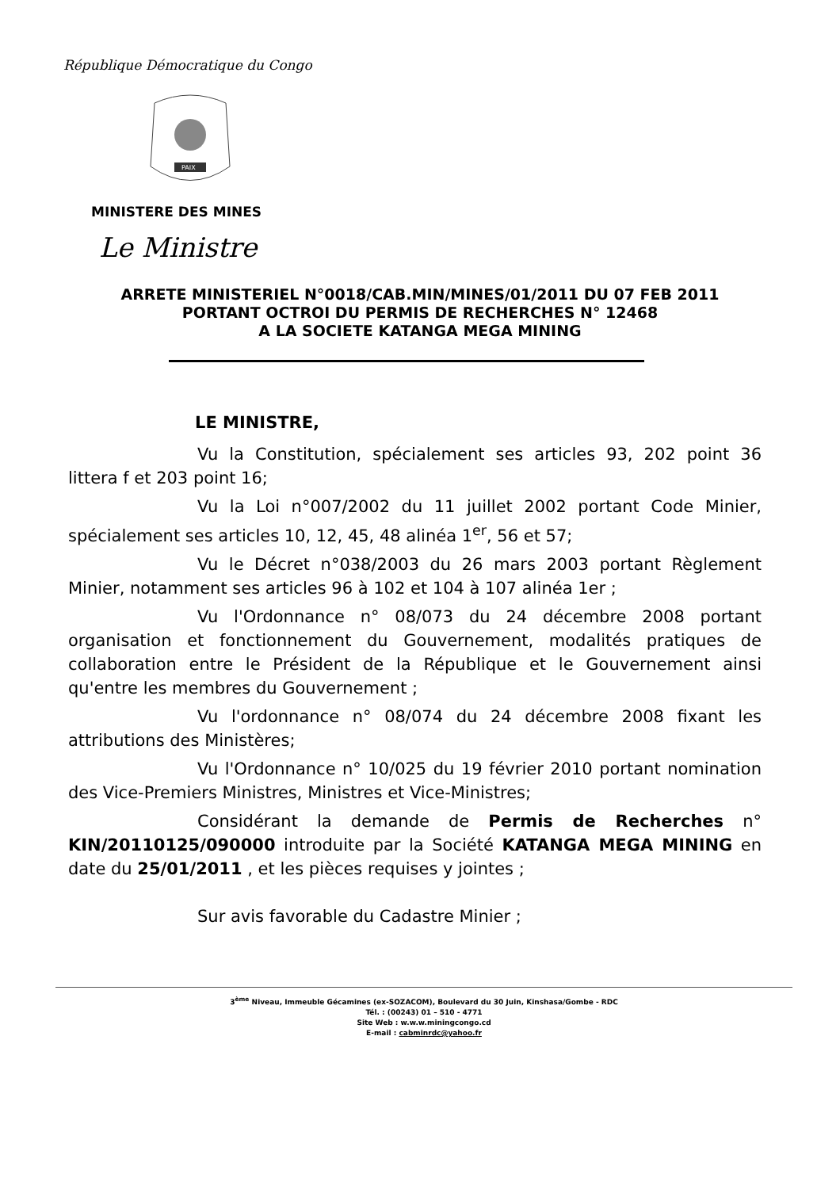République Démocratique du Congo
PAIX
MINISTERE DES MINES
Le Ministre
ARRETE MINISTERIEL N°0018/CAB.MIN/MINES/01/2011 DU 07 FEB 2011
PORTANT OCTROI DU PERMIS DE RECHERCHES N° 12468
A LA SOCIETE KATANGA MEGA MINING
LE MINISTRE,
Vu la Constitution, spécialement ses articles 93, 202 point 36 littera f et 203 point 16;
Vu la Loi n°007/2002 du 11 juillet 2002 portant Code Minier, spécialement ses articles 10, 12, 45, 48 alinéa 1<sup>er</sup>, 56 et 57;
Vu le Décret n°038/2003 du 26 mars 2003 portant Règlement Minier, notamment ses articles 96 à 102 et 104 à 107 alinéa 1er ;
Vu l'Ordonnance n° 08/073 du 24 décembre 2008 portant organisation et fonctionnement du Gouvernement, modalités pratiques de collaboration entre le Président de la République et le Gouvernement ainsi qu'entre les membres du Gouvernement ;
Vu l'ordonnance n° 08/074 du 24 décembre 2008 fixant les attributions des Ministères;
Vu l'Ordonnance n° 10/025 du 19 février 2010 portant nomination des Vice-Premiers Ministres, Ministres et Vice-Ministres;
Considérant la demande de Permis de Recherches n° KIN/20110125/090000 introduite par la Société KATANGA MEGA MINING en date du 25/01/2011 , et les pièces requises y jointes ;
Sur avis favorable du Cadastre Minier ;
3<sup>ème</sup> Niveau, Immeuble Gécamines (ex-SOZACOM), Boulevard du 30 Juin, Kinshasa/Gombe - RDC
Tél. : (00243) 01 – 510 - 4771
Site Web : w.w.w.miningcongo.cd
E-mail : cabminrdc@yahoo.fr